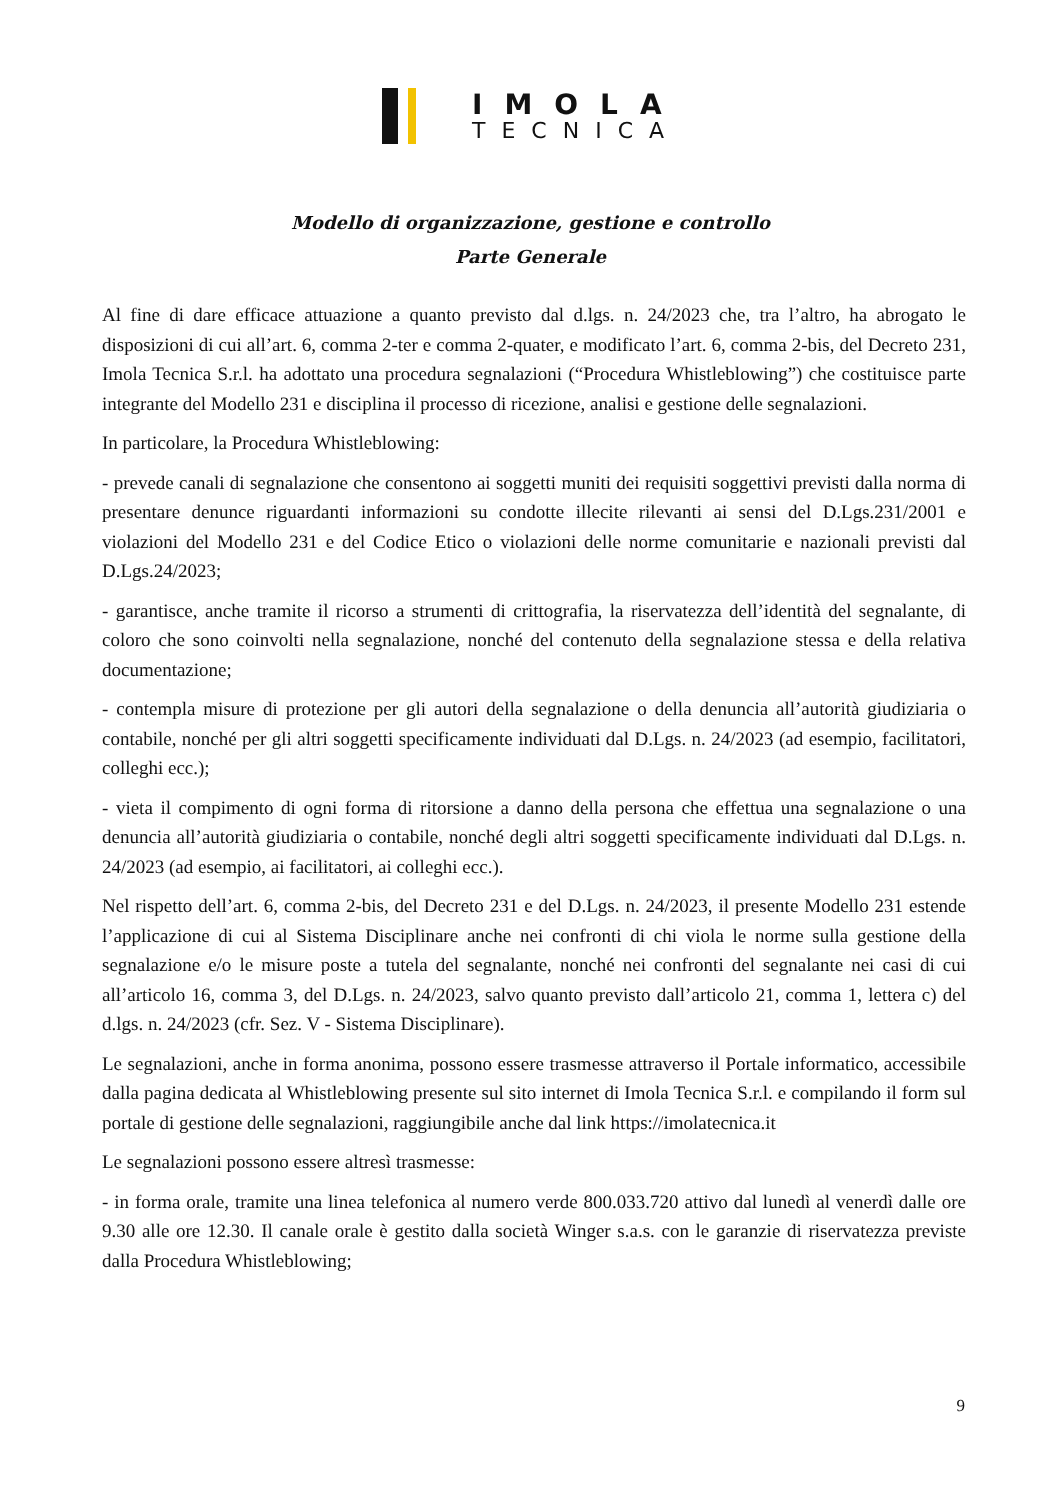IMOLA
TECNICA
Modello di organizzazione, gestione e controllo
Parte Generale
Al fine di dare efficace attuazione a quanto previsto dal d.lgs. n. 24/2023 che, tra l’altro, ha abrogato le disposizioni di cui all’art. 6, comma 2-ter e comma 2-quater, e modificato l’art. 6, comma 2-bis, del Decreto 231, Imola Tecnica S.r.l. ha adottato una procedura segnalazioni (“Procedura Whistleblowing”) che costituisce parte integrante del Modello 231 e disciplina il processo di ricezione, analisi e gestione delle segnalazioni.
In particolare, la Procedura Whistleblowing:
- prevede canali di segnalazione che consentono ai soggetti muniti dei requisiti soggettivi previsti dalla norma di presentare denunce riguardanti informazioni su condotte illecite rilevanti ai sensi del D.Lgs.231/2001 e violazioni del Modello 231 e del Codice Etico o violazioni delle norme comunitarie e nazionali previsti dal D.Lgs.24/2023;
- garantisce, anche tramite il ricorso a strumenti di crittografia, la riservatezza dell’identità del segnalante, di coloro che sono coinvolti nella segnalazione, nonché del contenuto della segnalazione stessa e della relativa documentazione;
- contempla misure di protezione per gli autori della segnalazione o della denuncia all’autorità giudiziaria o contabile, nonché per gli altri soggetti specificamente individuati dal D.Lgs. n. 24/2023 (ad esempio, facilitatori, colleghi ecc.);
- vieta il compimento di ogni forma di ritorsione a danno della persona che effettua una segnalazione o una denuncia all’autorità giudiziaria o contabile, nonché degli altri soggetti specificamente individuati dal D.Lgs. n. 24/2023 (ad esempio, ai facilitatori, ai colleghi ecc.).
Nel rispetto dell’art. 6, comma 2-bis, del Decreto 231 e del D.Lgs. n. 24/2023, il presente Modello 231 estende l’applicazione di cui al Sistema Disciplinare anche nei confronti di chi viola le norme sulla gestione della segnalazione e/o le misure poste a tutela del segnalante, nonché nei confronti del segnalante nei casi di cui all’articolo 16, comma 3, del D.Lgs. n. 24/2023, salvo quanto previsto dall’articolo 21, comma 1, lettera c) del d.lgs. n. 24/2023 (cfr. Sez. V - Sistema Disciplinare).
Le segnalazioni, anche in forma anonima, possono essere trasmesse attraverso il Portale informatico, accessibile dalla pagina dedicata al Whistleblowing presente sul sito internet di Imola Tecnica S.r.l. e compilando il form sul portale di gestione delle segnalazioni, raggiungibile anche dal link https://imolatecnica.it
Le segnalazioni possono essere altresì trasmesse:
- in forma orale, tramite una linea telefonica al numero verde 800.033.720 attivo dal lunedì al venerdì dalle ore 9.30 alle ore 12.30. Il canale orale è gestito dalla società Winger s.a.s. con le garanzie di riservatezza previste dalla Procedura Whistleblowing;
9